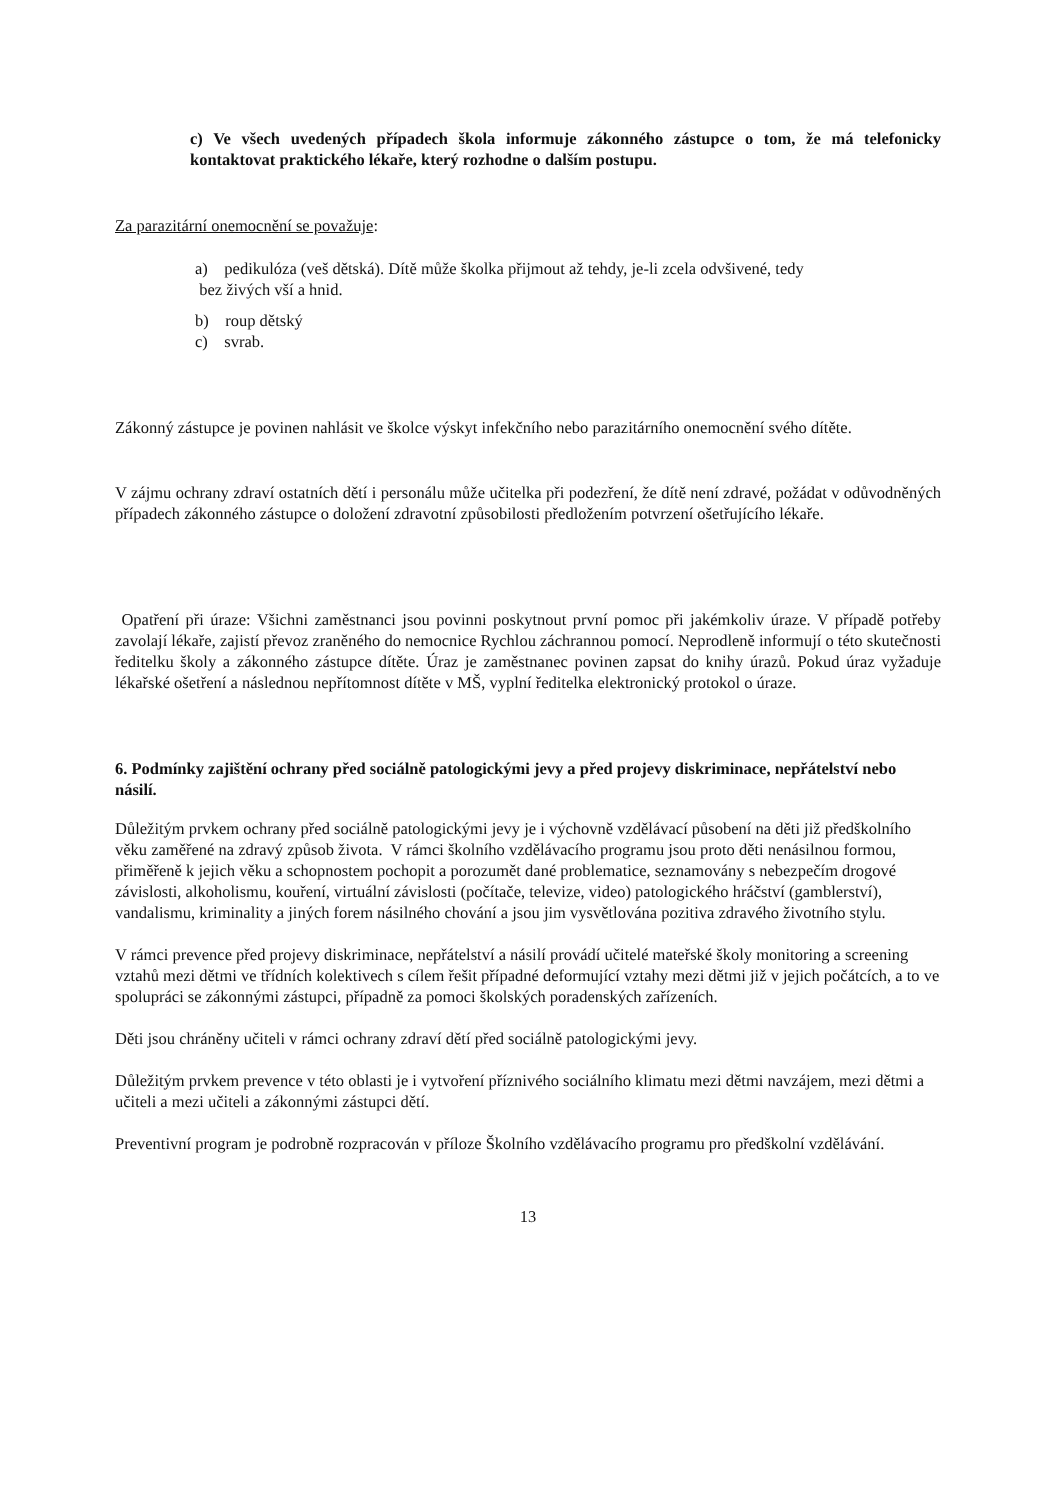c) Ve všech uvedených případech škola informuje zákonného zástupce o tom, že má telefonicky kontaktovat praktického lékaře, který rozhodne o dalším postupu.
Za parazitární onemocnění se považuje:
a) pedikulóza (veš dětská). Dítě může školka přijmout až tehdy, je-li zcela odvšivené, tedy
bez živých vší a hnid.
b) roup dětský
c) svrab.
Zákonný zástupce je povinen nahlásit ve školce výskyt infekčního nebo parazitárního onemocnění svého dítěte.
V zájmu ochrany zdraví ostatních dětí i personálu může učitelka při podezření, že dítě není zdravé, požádat v odůvodněných případech zákonného zástupce o doložení zdravotní způsobilosti předložením potvrzení ošetřujícího lékaře.
Opatření při úraze: Všichni zaměstnanci jsou povinni poskytnout první pomoc při jakémkoliv úraze. V případě potřeby zavolají lékaře, zajistí převoz zraněného do nemocnice Rychlou záchrannou pomocí. Neprodleně informují o této skutečnosti ředitelku školy a zákonného zástupce dítěte. Úraz je zaměstnanec povinen zapsat do knihy úrazů. Pokud úraz vyžaduje lékařské ošetření a následnou nepřítomnost dítěte v MŠ, vyplní ředitelka elektronický protokol o úraze.
6. Podmínky zajištění ochrany před sociálně patologickými jevy a před projevy diskriminace, nepřátelství nebo násilí.
Důležitým prvkem ochrany před sociálně patologickými jevy je i výchovně vzdělávací působení na děti již předškolního věku zaměřené na zdravý způsob života. V rámci školního vzdělávacího programu jsou proto děti nenásilnou formou, přiměřeně k jejich věku a schopnostem pochopit a porozumět dané problematice, seznamovány s nebezpečím drogové závislosti, alkoholismu, kouření, virtuální závislosti (počítače, televize, video) patologického hráčství (gamblerství), vandalismu, kriminality a jiných forem násilného chování a jsou jim vysvětlována pozitiva zdravého životního stylu.
V rámci prevence před projevy diskriminace, nepřátelství a násilí provádí učitelé mateřské školy monitoring a screening vztahů mezi dětmi ve třídních kolektivech s cílem řešit případné deformující vztahy mezi dětmi již v jejich počátcích, a to ve spolupráci se zákonnými zástupci, případně za pomoci školských poradenských zařízeních.
Děti jsou chráněny učiteli v rámci ochrany zdraví dětí před sociálně patologickými jevy.
Důležitým prvkem prevence v této oblasti je i vytvoření příznivého sociálního klimatu mezi dětmi navzájem, mezi dětmi a učiteli a mezi učiteli a zákonnými zástupci dětí.
Preventivní program je podrobně rozpracován v příloze Školního vzdělávacího programu pro předškolní vzdělávání.
13